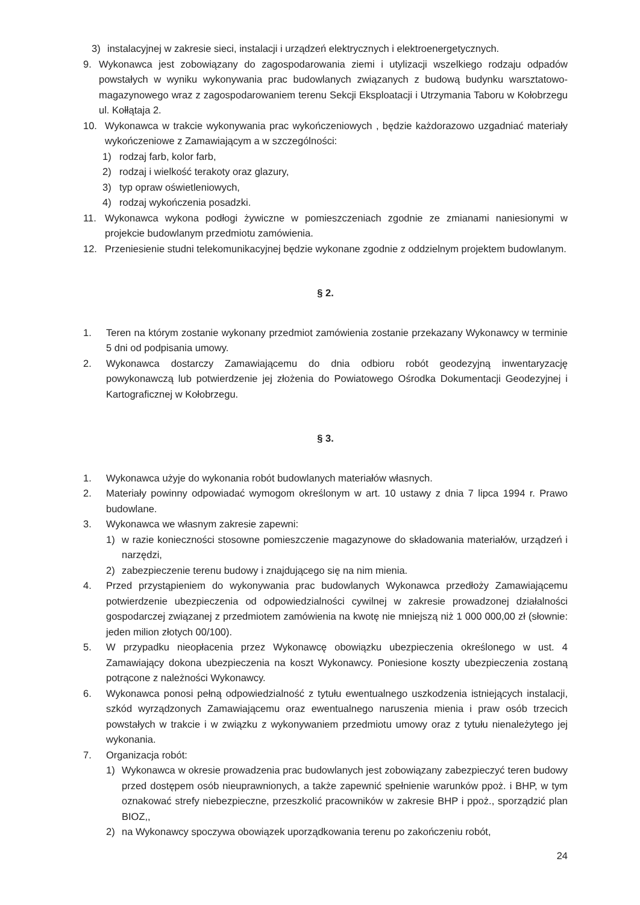3) instalacyjnej w zakresie sieci, instalacji i urządzeń elektrycznych i elektroenergetycznych.
9. Wykonawca jest zobowiązany do zagospodarowania ziemi i utylizacji wszelkiego rodzaju odpadów powstałych w wyniku wykonywania prac budowlanych związanych z budową budynku warsztatowo-magazynowego wraz z zagospodarowaniem terenu Sekcji Eksploatacji i Utrzymania Taboru w Kołobrzegu ul. Kołłątaja 2.
10. Wykonawca w trakcie wykonywania prac wykończeniowych , będzie każdorazowo uzgadniać materiały wykończeniowe z Zamawiającym a w szczególności:
1) rodzaj farb, kolor farb,
2) rodzaj i wielkość terakoty oraz glazury,
3) typ opraw oświetleniowych,
4) rodzaj wykończenia posadzki.
11. Wykonawca wykona podłogi żywiczne w pomieszczeniach zgodnie ze zmianami naniesionymi w projekcie budowlanym przedmiotu zamówienia.
12. Przeniesienie studni telekomunikacyjnej będzie wykonane zgodnie z oddzielnym projektem budowlanym.
§ 2.
1. Teren na którym zostanie wykonany przedmiot zamówienia zostanie przekazany Wykonawcy w terminie 5 dni od podpisania umowy.
2. Wykonawca dostarczy Zamawiającemu do dnia odbioru robót geodezyjną inwentaryzację powykonawczą lub potwierdzenie jej złożenia do Powiatowego Ośrodka Dokumentacji Geodezyjnej i Kartograficznej w Kołobrzegu.
§ 3.
1. Wykonawca użyje do wykonania robót budowlanych materiałów własnych.
2. Materiały powinny odpowiadać wymogom określonym w art. 10 ustawy z dnia 7 lipca 1994 r. Prawo budowlane.
3. Wykonawca we własnym zakresie zapewni:
1) w razie konieczności stosowne pomieszczenie magazynowe do składowania materiałów, urządzeń i narzędzi,
2) zabezpieczenie terenu budowy i znajdującego się na nim mienia.
4. Przed przystąpieniem do wykonywania prac budowlanych Wykonawca przedłoży Zamawiającemu potwierdzenie ubezpieczenia od odpowiedzialności cywilnej w zakresie prowadzonej działalności gospodarczej związanej z przedmiotem zamówienia na kwotę nie mniejszą niż 1 000 000,00 zł (słownie: jeden milion złotych 00/100).
5. W przypadku nieopłacenia przez Wykonawcę obowiązku ubezpieczenia określonego w ust. 4 Zamawiający dokona ubezpieczenia na koszt Wykonawcy. Poniesione koszty ubezpieczenia zostaną potrącone z należności Wykonawcy.
6. Wykonawca ponosi pełną odpowiedzialność z tytułu ewentualnego uszkodzenia istniejących instalacji, szkód wyrządzonych Zamawiającemu oraz ewentualnego naruszenia mienia i praw osób trzecich powstałych w trakcie i w związku z wykonywaniem przedmiotu umowy oraz z tytułu nienależytego jej wykonania.
7. Organizacja robót:
1) Wykonawca w okresie prowadzenia prac budowlanych jest zobowiązany zabezpieczyć teren budowy przed dostępem osób nieuprawnionych, a także zapewnić spełnienie warunków ppoż. i BHP, w tym oznakować strefy niebezpieczne, przeszkolić pracowników w zakresie BHP i ppoż., sporządzić plan BIOZ,,
2) na Wykonawcy spoczywa obowiązek uporządkowania terenu po zakończeniu robót,
24